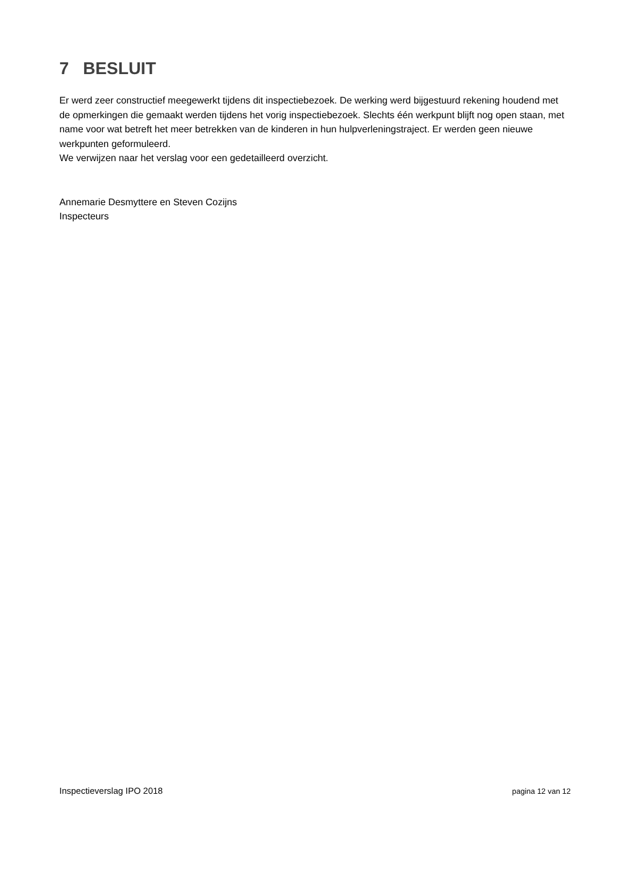7 BESLUIT
Er werd zeer constructief meegewerkt tijdens dit inspectiebezoek. De werking werd bijgestuurd rekening houdend met de opmerkingen die gemaakt werden tijdens het vorig inspectiebezoek. Slechts één werkpunt blijft nog open staan, met name voor wat betreft het meer betrekken van de kinderen in hun hulpverleningstraject. Er werden geen nieuwe werkpunten geformuleerd.
We verwijzen naar het verslag voor een gedetailleerd overzicht.
Annemarie Desmyttere en Steven Cozijns
Inspecteurs
Inspectieverslag IPO 2018 pagina 12 van 12